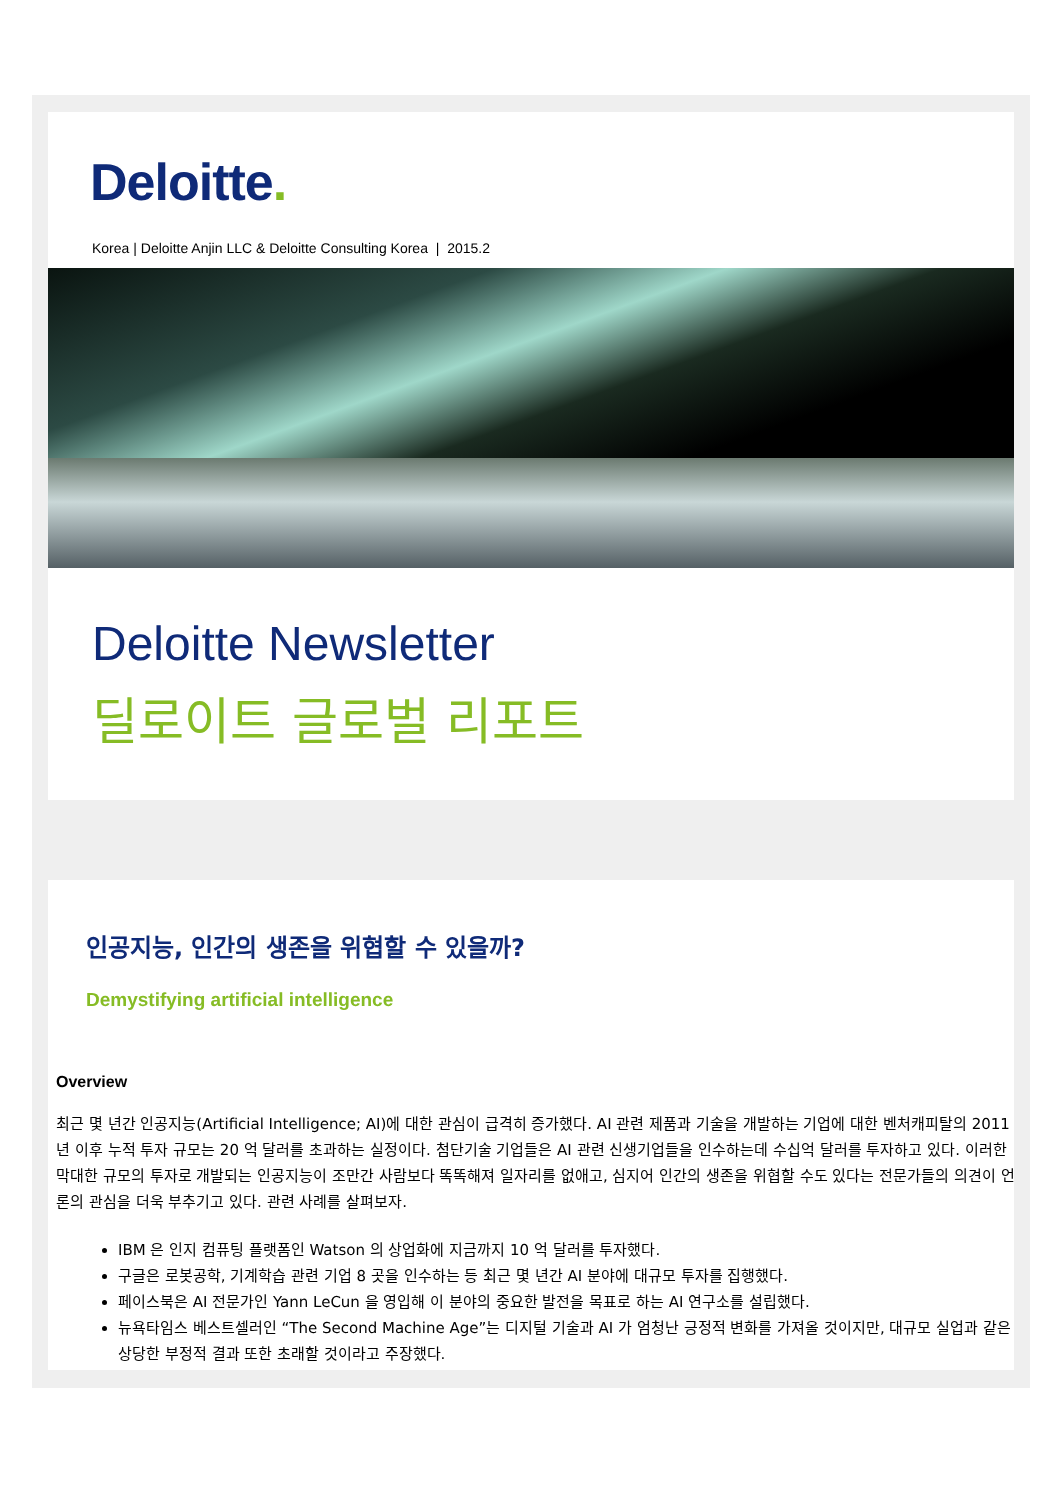Deloitte.
Korea | Deloitte Anjin LLC & Deloitte Consulting Korea | 2015.2
Deloitte Newsletter
딜로이트 글로벌 리포트
인공지능, 인간의 생존을 위협할 수 있을까?
Demystifying artificial intelligence
Overview
최근 몇 년간 인공지능(Artificial Intelligence; AI)에 대한 관심이 급격히 증가했다. AI 관련 제품과 기술을 개발하는 기업에 대한 벤처캐피탈의 2011 년 이후 누적 투자 규모는 20 억 달러를 초과하는 실정이다. 첨단기술 기업들은 AI 관련 신생기업들을 인수하는데 수십억 달러를 투자하고 있다. 이러한 막대한 규모의 투자로 개발되는 인공지능이 조만간 사람보다 똑똑해져 일자리를 없애고, 심지어 인간의 생존을 위협할 수도 있다는 전문가들의 의견이 언론의 관심을 더욱 부추기고 있다. 관련 사례를 살펴보자.
IBM 은 인지 컴퓨팅 플랫폼인 Watson 의 상업화에 지금까지 10 억 달러를 투자했다.
구글은 로봇공학, 기계학습 관련 기업 8 곳을 인수하는 등 최근 몇 년간 AI 분야에 대규모 투자를 집행했다.
페이스북은 AI 전문가인 Yann LeCun 을 영입해 이 분야의 중요한 발전을 목표로 하는 AI 연구소를 설립했다.
뉴욕타임스 베스트셀러인 “The Second Machine Age”는 디지털 기술과 AI 가 엄청난 긍정적 변화를 가져올 것이지만, 대규모 실업과 같은 상당한 부정적 결과 또한 초래할 것이라고 주장했다.